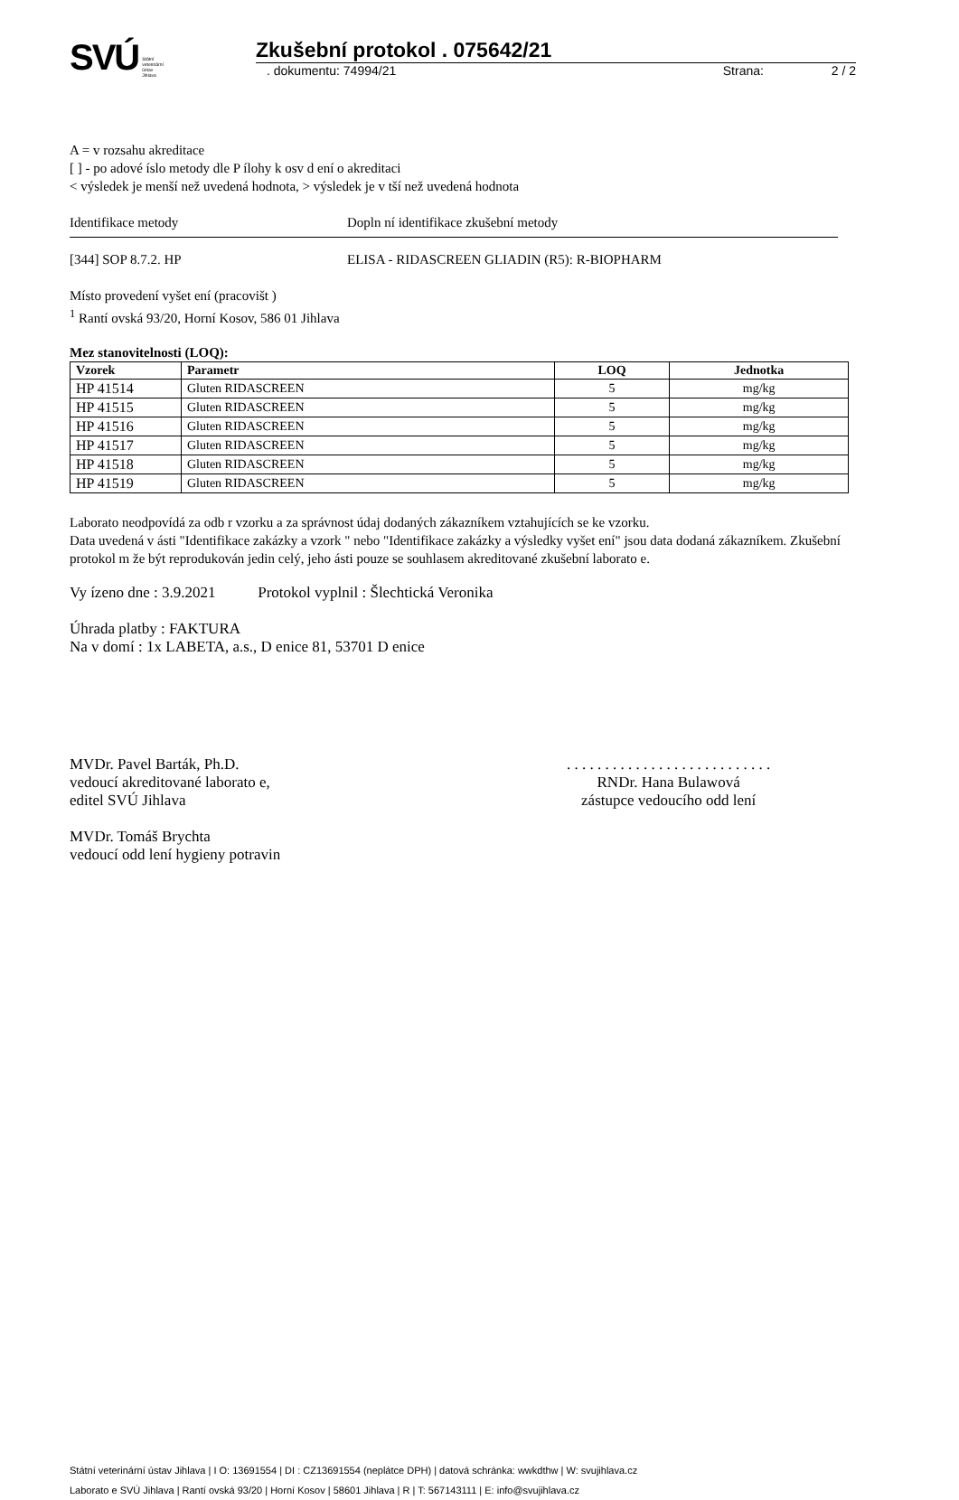SVÚ Státní
veterinární
ústav
Jihlava
Zkušební protokol . 075642/21
. dokumentu: 74994/21 Strana: 2 / 2
A = v rozsahu akreditace
[ ] - po adové íslo metody dle P ílohy k osv d ení o akreditaci
< výsledek je menší než uvedená hodnota, > výsledek je v tší než uvedená hodnota
Identifikace metody Dopln ní identifikace zkušební metody
[344] SOP 8.7.2. HP ELISA - RIDASCREEN GLIADIN (R5): R-BIOPHARM
Místo provedení vyšet ení (pracovišt )
<sup>1</sup> Rantí ovská 93/20, Horní Kosov, 586 01 Jihlava
Mez stanovitelnosti (LOQ):
| Vzorek | Parametr | LOQ | Jednotka |
| --- | --- | --- | --- |
| HP 41514 | Gluten RIDASCREEN | 5 | mg/kg |
| HP 41515 | Gluten RIDASCREEN | 5 | mg/kg |
| HP 41516 | Gluten RIDASCREEN | 5 | mg/kg |
| HP 41517 | Gluten RIDASCREEN | 5 | mg/kg |
| HP 41518 | Gluten RIDASCREEN | 5 | mg/kg |
| HP 41519 | Gluten RIDASCREEN | 5 | mg/kg |
Laborato neodpovídá za odb r vzorku a za správnost údaj dodaných zákazníkem vztahujících se ke vzorku.
Data uvedená v ásti "Identifikace zakázky a vzork " nebo "Identifikace zakázky a výsledky vyšet ení" jsou data dodaná zákazníkem. Zkušební protokol m že být reprodukován jedin celý, jeho ásti pouze se souhlasem akreditované zkušební laborato e.
Vy ízeno dne : 3.9.2021 Protokol vyplnil : Šlechtická Veronika
Úhrada platby : FAKTURA
Na v domí : 1x LABETA, a.s., D enice 81, 53701 D enice
MVDr. Pavel Barták, Ph.D.
vedoucí akreditované laborato e,
editel SVÚ Jihlava
MVDr. Tomáš Brychta
vedoucí odd lení hygieny potravin
. . . . . . . . . . . . . . . . . . . . . . . . . . .
RNDr. Hana Bulawová
zástupce vedoucího odd lení
Státní veterinární ústav Jihlava | I O: 13691554 | DI : CZ13691554 (neplátce DPH) | datová schránka: wwkdthw | W: svujihlava.cz
Laborato e SVÚ Jihlava | Rantí ovská 93/20 | Horní Kosov | 58601 Jihlava | R | T: 567143111 | E: info@svujihlava.cz